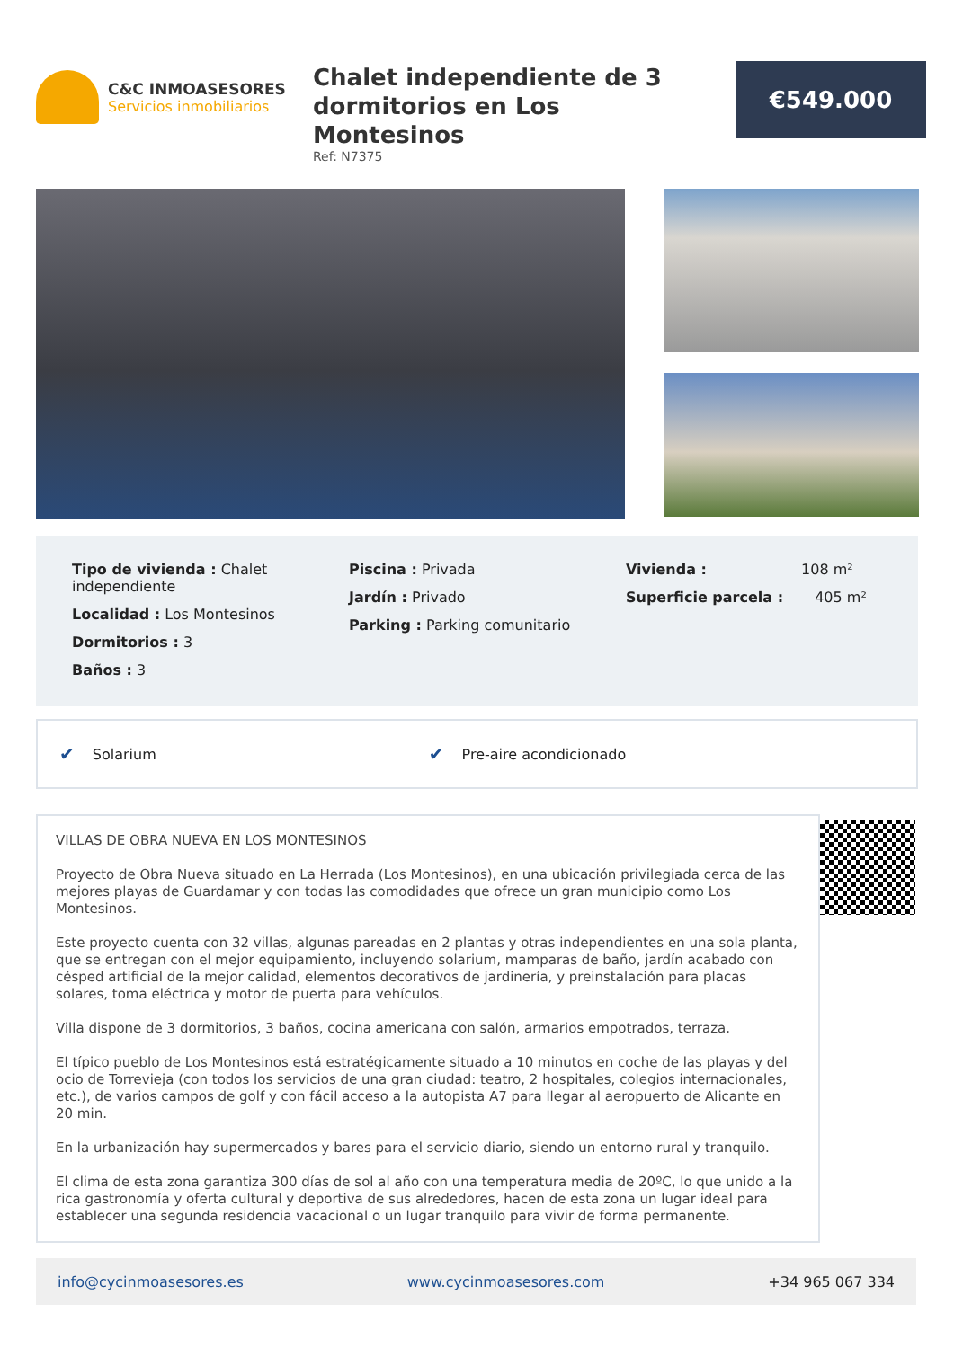C&C INMOASESORES
Servicios inmobiliarios
Chalet independiente de 3 dormitorios en Los Montesinos
Ref: N7375
€549.000
Tipo de vivienda : Chalet independiente
Localidad : Los Montesinos
Dormitorios : 3
Baños : 3
Piscina : Privada
Jardín : Privado
Parking : Parking comunitario
Vivienda : 108 m²
Superficie parcela : 405 m²
✔
Solarium
✔
Pre-aire acondicionado
VILLAS DE OBRA NUEVA EN LOS MONTESINOS
Proyecto de Obra Nueva situado en La Herrada (Los Montesinos), en una ubicación privilegiada cerca de las mejores playas de Guardamar y con todas las comodidades que ofrece un gran municipio como Los Montesinos.
Este proyecto cuenta con 32 villas, algunas pareadas en 2 plantas y otras independientes en una sola planta, que se entregan con el mejor equipamiento, incluyendo solarium, mamparas de baño, jardín acabado con césped artificial de la mejor calidad, elementos decorativos de jardinería, y preinstalación para placas solares, toma eléctrica y motor de puerta para vehículos.
Villa dispone de 3 dormitorios, 3 baños, cocina americana con salón, armarios empotrados, terraza.
El típico pueblo de Los Montesinos está estratégicamente situado a 10 minutos en coche de las playas y del ocio de Torrevieja (con todos los servicios de una gran ciudad: teatro, 2 hospitales, colegios internacionales, etc.), de varios campos de golf y con fácil acceso a la autopista A7 para llegar al aeropuerto de Alicante en 20 min.
En la urbanización hay supermercados y bares para el servicio diario, siendo un entorno rural y tranquilo.
El clima de esta zona garantiza 300 días de sol al año con una temperatura media de 20ºC, lo que unido a la rica gastronomía y oferta cultural y deportiva de sus alrededores, hacen de esta zona un lugar ideal para establecer una segunda residencia vacacional o un lugar tranquilo para vivir de forma permanente.
info@cycinmoasesores.es www.cycinmoasesores.com +34 965 067 334